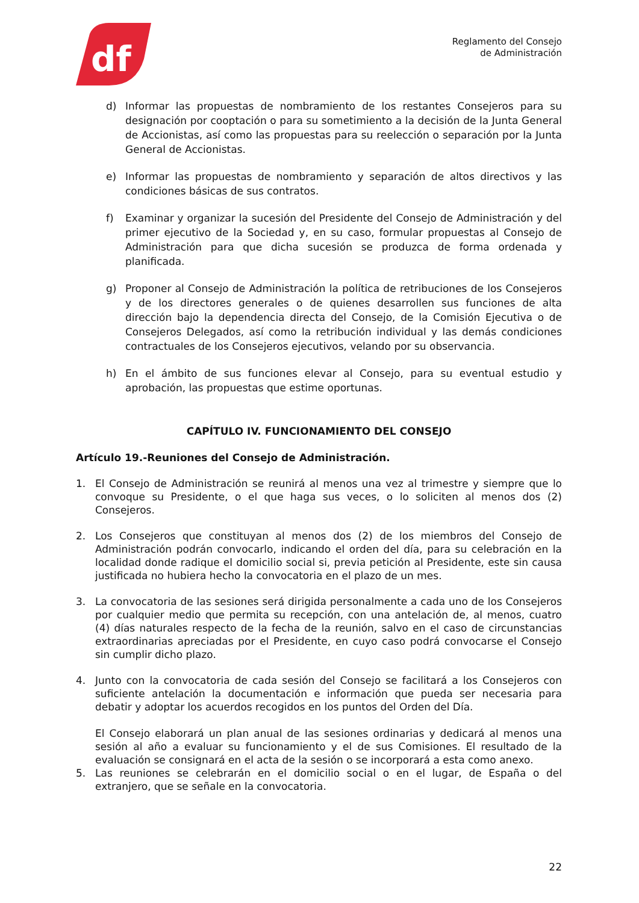df
Reglamento del Consejo
de Administración
d) Informar las propuestas de nombramiento de los restantes Consejeros para su designación por cooptación o para su sometimiento a la decisión de la Junta General de Accionistas, así como las propuestas para su reelección o separación por la Junta General de Accionistas.
e) Informar las propuestas de nombramiento y separación de altos directivos y las condiciones básicas de sus contratos.
f) Examinar y organizar la sucesión del Presidente del Consejo de Administración y del primer ejecutivo de la Sociedad y, en su caso, formular propuestas al Consejo de Administración para que dicha sucesión se produzca de forma ordenada y planificada.
g) Proponer al Consejo de Administración la política de retribuciones de los Consejeros y de los directores generales o de quienes desarrollen sus funciones de alta dirección bajo la dependencia directa del Consejo, de la Comisión Ejecutiva o de Consejeros Delegados, así como la retribución individual y las demás condiciones contractuales de los Consejeros ejecutivos, velando por su observancia.
h) En el ámbito de sus funciones elevar al Consejo, para su eventual estudio y aprobación, las propuestas que estime oportunas.
CAPÍTULO IV. FUNCIONAMIENTO DEL CONSEJO
Artículo 19.-Reuniones del Consejo de Administración.
1. El Consejo de Administración se reunirá al menos una vez al trimestre y siempre que lo convoque su Presidente, o el que haga sus veces, o lo soliciten al menos dos (2) Consejeros.
2. Los Consejeros que constituyan al menos dos (2) de los miembros del Consejo de Administración podrán convocarlo, indicando el orden del día, para su celebración en la localidad donde radique el domicilio social si, previa petición al Presidente, este sin causa justificada no hubiera hecho la convocatoria en el plazo de un mes.
3. La convocatoria de las sesiones será dirigida personalmente a cada uno de los Consejeros por cualquier medio que permita su recepción, con una antelación de, al menos, cuatro (4) días naturales respecto de la fecha de la reunión, salvo en el caso de circunstancias extraordinarias apreciadas por el Presidente, en cuyo caso podrá convocarse el Consejo sin cumplir dicho plazo.
4. Junto con la convocatoria de cada sesión del Consejo se facilitará a los Consejeros con suficiente antelación la documentación e información que pueda ser necesaria para debatir y adoptar los acuerdos recogidos en los puntos del Orden del Día.
El Consejo elaborará un plan anual de las sesiones ordinarias y dedicará al menos una sesión al año a evaluar su funcionamiento y el de sus Comisiones. El resultado de la evaluación se consignará en el acta de la sesión o se incorporará a esta como anexo.
5. Las reuniones se celebrarán en el domicilio social o en el lugar, de España o del extranjero, que se señale en la convocatoria.
22